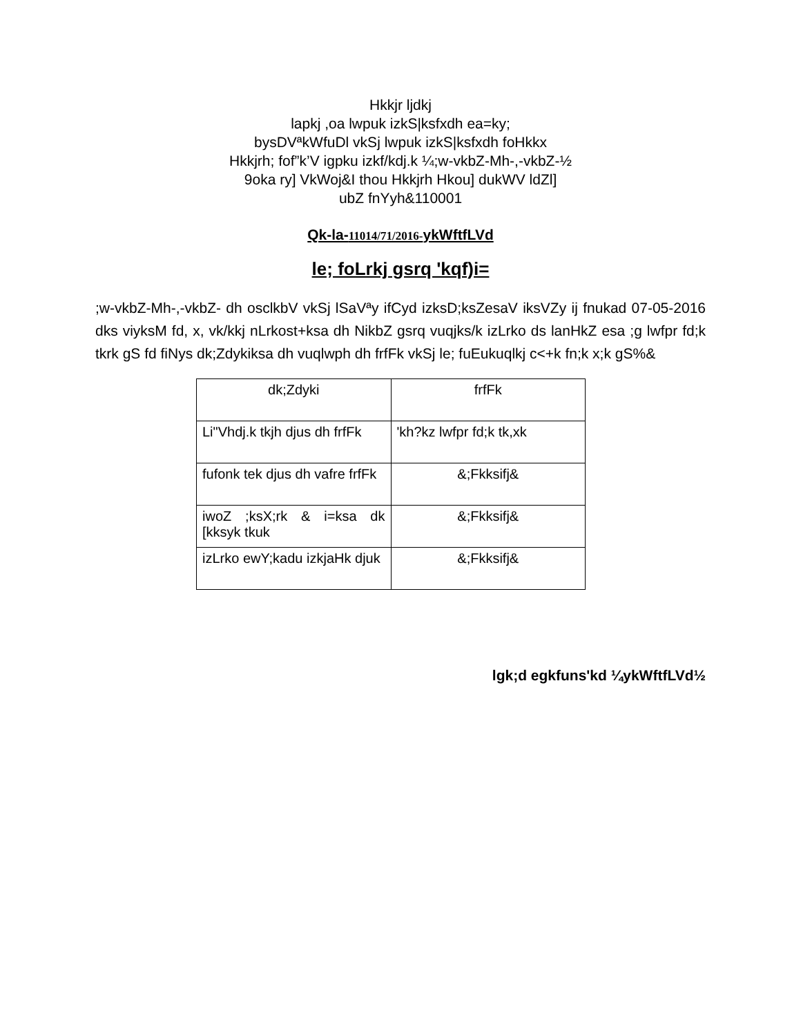Hkkjr ljdkj
lapkj ,oa lwpuk izkS|ksfxdh ea=ky;
bysDVªkWfuDl vkSj lwpuk izkS|ksfxdh foHkkx
Hkkjrh; fof”k’V igpku izkf/kdj.k ¼;w-vkbZ-Mh-,-vkbZ-½
9oka ry] VkWoj&I thou Hkkjrh Hkou] dukWV ldZl]
ubZ fnYyh&110001
Qk-la-11014/71/2016-ykWftfLVd
le; foLrkj gsrq 'kqf)i=
;w-vkbZ-Mh-,-vkbZ- dh osclkbV vkSj lSaVªy ifCyd izksD;ksZesaV iksVZy ij fnukad 07-05-2016 dks viyksM fd, x, vk/kkj nLrkost+ksa dh NikbZ gsrq vuqjks/k izLrko ds lanHkZ esa ;g lwfpr fd;k tkrk gS fd fiNys dk;Zdykiksa dh vuqlwph dh frfFk vkSj le; fuEukuqlkj c<+k fn;k x;k gS%&
| dk;Zdyki | frfFk |
| Li"Vhdj.k tkjh djus dh frfFk | 'kh?kz lwfpr fd;k tk,xk |
| fufonk tek djus dh vafre frfFk | &;Fkksifj& |
| iwoZ ;ksX;rk & i=ksa dk [kksyk tkuk | &;Fkksifj& |
| izLrko ewY;kadu izkjaHk djuk | &;Fkksifj& |
lgk;d egkfuns'kd ¼ykWftfLVd½